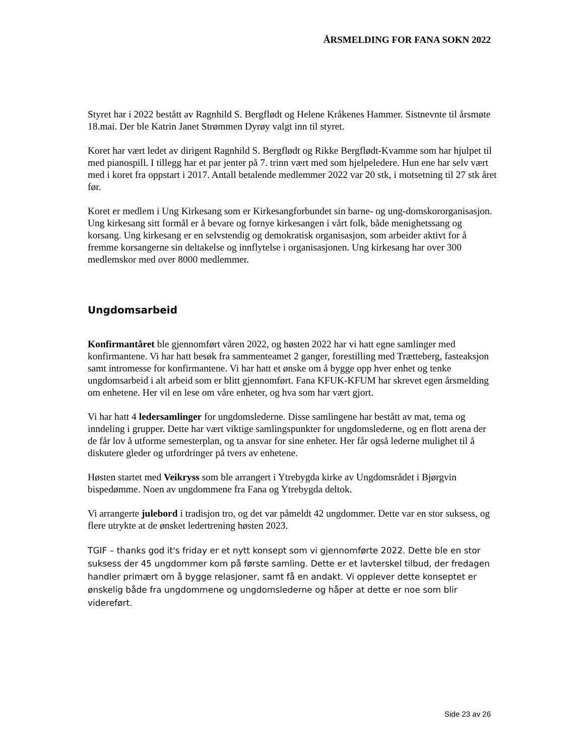ÅRSMELDING FOR FANA SOKN 2022
Styret har i 2022 bestått av Ragnhild S. Bergflødt og Helene Kråkenes Hammer. Sistnevnte til årsmøte 18.mai. Der ble Katrin Janet Strømmen Dyrøy valgt inn til styret.
Koret har vært ledet av dirigent Ragnhild S. Bergflødt og Rikke Bergflødt-Kvamme som har hjulpet til med pianospill. I tillegg har et par jenter på 7. trinn vært med som hjelpeledere. Hun ene har selv vært med i koret fra oppstart i 2017. Antall betalende medlemmer 2022 var 20 stk, i motsetning til 27 stk året før.
Koret er medlem i Ung Kirkesang som er Kirkesangforbundet sin barne- og ung-domskororganisasjon. Ung kirkesang sitt formål er å bevare og fornye kirkesangen i vårt folk, både menighetssang og korsang. Ung kirkesang er en selvstendig og demokratisk organisasjon, som arbeider aktivt for å fremme korsangerne sin deltakelse og innflytelse i organisasjonen. Ung kirkesang har over 300 medlemskor med over 8000 medlemmer.
Ungdomsarbeid
Konfirmantåret ble gjennomført våren 2022, og høsten 2022 har vi hatt egne samlinger med konfirmantene. Vi har hatt besøk fra sammenteamet 2 ganger, forestilling med Trætteberg, fasteaksjon samt intromesse for konfirmantene. Vi har hatt et ønske om å bygge opp hver enhet og tenke ungdomsarbeid i alt arbeid som er blitt gjennomført. Fana KFUK-KFUM har skrevet egen årsmelding om enhetene. Her vil en lese om våre enheter, og hva som har vært gjort.
Vi har hatt 4 ledersamlinger for ungdomslederne. Disse samlingene har bestått av mat, tema og inndeling i grupper. Dette har vært viktige samlingspunkter for ungdomslederne, og en flott arena der de får lov å utforme semesterplan, og ta ansvar for sine enheter. Her får også lederne mulighet til å diskutere gleder og utfordringer på tvers av enhetene.
Høsten startet med Veikryss som ble arrangert i Ytrebygda kirke av Ungdomsrådet i Bjørgvin bispedømme. Noen av ungdommene fra Fana og Ytrebygda deltok.
Vi arrangerte julebord i tradisjon tro, og det var påmeldt 42 ungdommer. Dette var en stor suksess, og flere utrykte at de ønsket ledertrening høsten 2023.
TGIF – thanks god it's friday er et nytt konsept som vi gjennomførte 2022. Dette ble en stor suksess der 45 ungdommer kom på første samling. Dette er et lavterskel tilbud, der fredagen handler primært om å bygge relasjoner, samt få en andakt. Vi opplever dette konseptet er ønskelig både fra ungdommene og ungdomslederne og håper at dette er noe som blir videreført.
Side 23 av 26